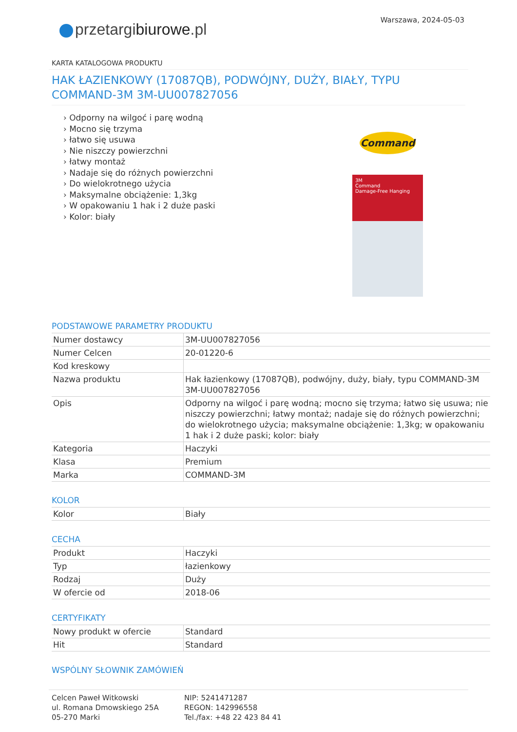Warszawa, 2024-05-03
przetargibiurowe.pl
KARTA KATALOGOWA PRODUKTU
HAK ŁAZIENKOWY (17087QB), PODWÓJNY, DUŻY, BIAŁY, TYPU COMMAND-3M 3M-UU007827056
› Odporny na wilgoć i parę wodną
› Mocno się trzyma
› łatwo się usuwa
› Nie niszczy powierzchni
› łatwy montaż
› Nadaje się do różnych powierzchni
› Do wielokrotnego użycia
› Maksymalne obciążenie: 1,3kg
› W opakowaniu 1 hak i 2 duże paski
› Kolor: biały
Command
3M
Command
Damage-Free Hanging
PODSTAWOWE PARAMETRY PRODUKTU
| Numer dostawcy | 3M-UU007827056 |
| Numer Celcen | 20-01220-6 |
| Kod kreskowy | |
| Nazwa produktu | Hak łazienkowy (17087QB), podwójny, duży, biały, typu COMMAND-3M 3M-UU007827056 |
| Opis | Odporny na wilgoć i parę wodną; mocno się trzyma; łatwo się usuwa; nie niszczy powierzchni; łatwy montaż; nadaje się do różnych powierzchni; do wielokrotnego użycia; maksymalne obciążenie: 1,3kg; w opakowaniu 1 hak i 2 duże paski; kolor: biały |
| Kategoria | Haczyki |
| Klasa | Premium |
| Marka | COMMAND-3M |
KOLOR
| Kolor | Biały |
CECHA
| Produkt | Haczyki |
| Typ | łazienkowy |
| Rodzaj | Duży |
| W ofercie od | 2018-06 |
CERTYFIKATY
| Nowy produkt w ofercie | Standard |
| Hit | Standard |
WSPÓLNY SŁOWNIK ZAMÓWIEŃ
Celcen Paweł Witkowski
ul. Romana Dmowskiego 25A
05-270 Marki
NIP: 5241471287
REGON: 142996558
Tel./fax: +48 22 423 84 41